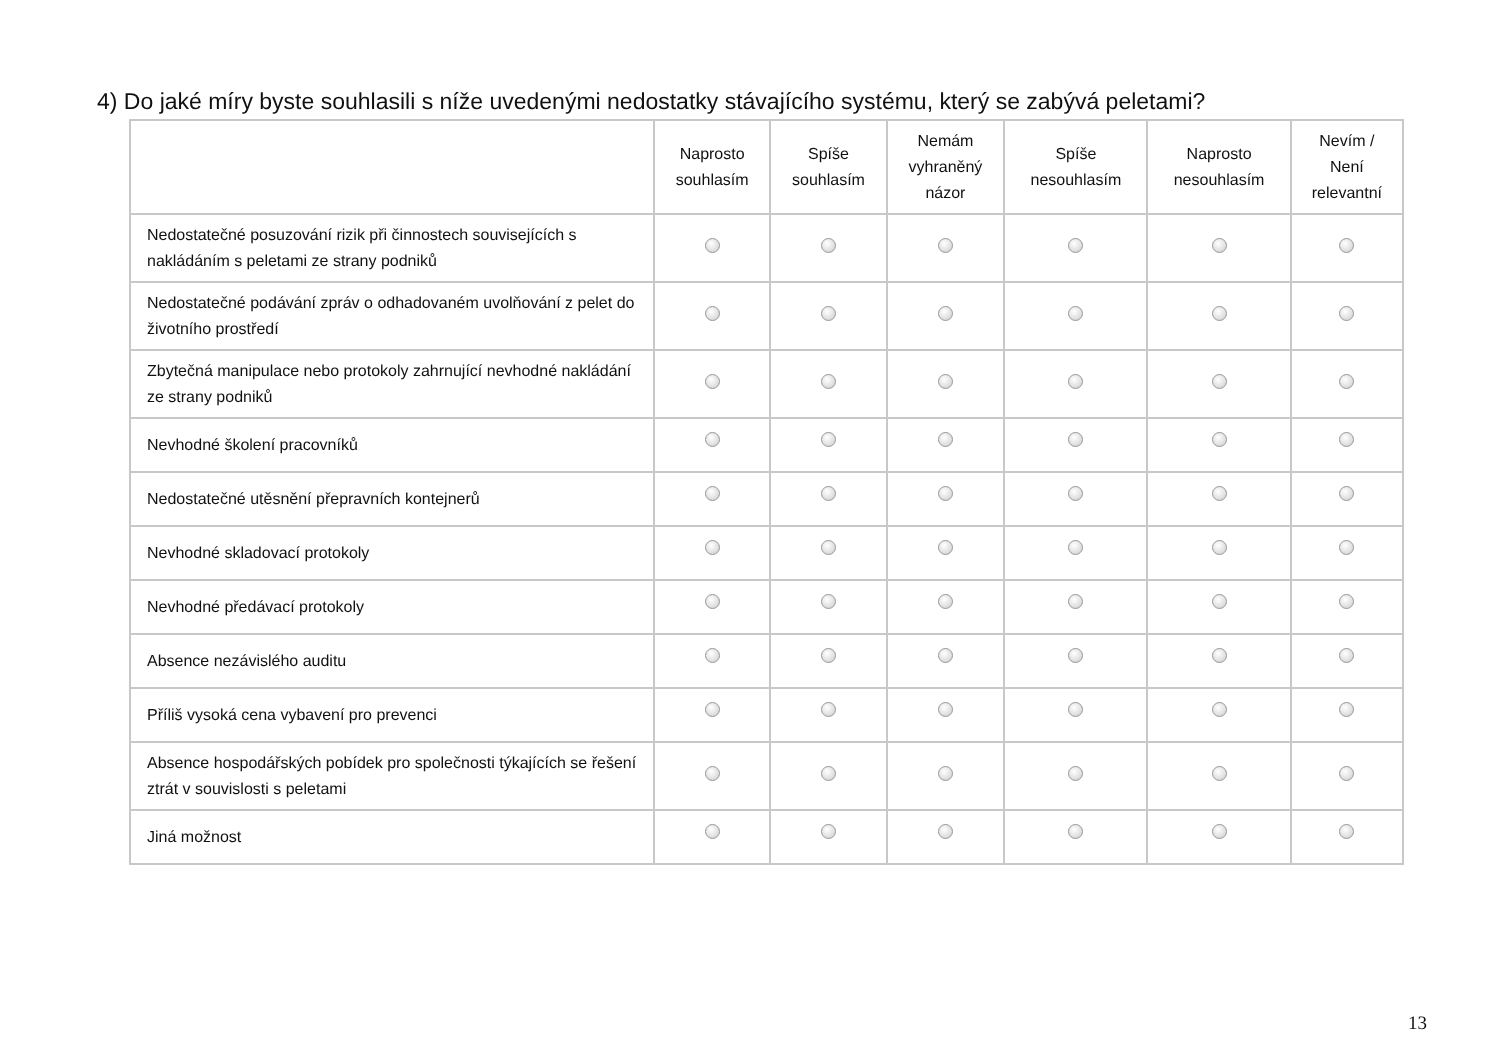4) Do jaké míry byste souhlasili s níže uvedenými nedostatky stávajícího systému, který se zabývá peletami?
| | Naprosto souhlasím | Spíše souhlasím | Nemám vyhraněný názor | Spíše nesouhlasím | Naprosto nesouhlasím | Nevím / Není relevantní |
| --- | --- | --- | --- | --- | --- | --- |
| Nedostatečné posuzování rizik při činnostech souvisejících s nakládáním s peletami ze strany podniků | | | | | | |
| Nedostatečné podávání zpráv o odhadovaném uvolňování z pelet do životního prostředí | | | | | | |
| Zbytečná manipulace nebo protokoly zahrnující nevhodné nakládání ze strany podniků | | | | | | |
| Nevhodné školení pracovníků | | | | | | |
| Nedostatečné utěsnění přepravních kontejnerů | | | | | | |
| Nevhodné skladovací protokoly | | | | | | |
| Nevhodné předávací protokoly | | | | | | |
| Absence nezávislého auditu | | | | | | |
| Příliš vysoká cena vybavení pro prevenci | | | | | | |
| Absence hospodářských pobídek pro společnosti týkajících se řešení ztrát v souvislosti s peletami | | | | | | |
| Jiná možnost | | | | | | |
13